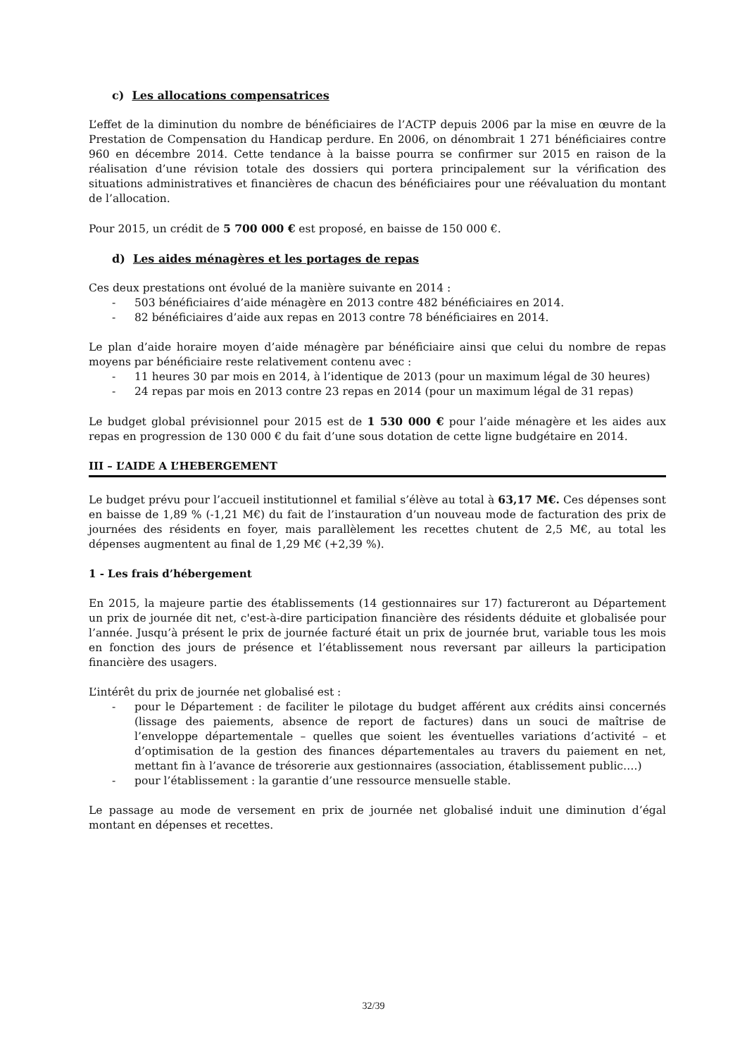c) Les allocations compensatrices
L’effet de la diminution du nombre de bénéficiaires de l’ACTP depuis 2006 par la mise en œuvre de la Prestation de Compensation du Handicap perdure. En 2006, on dénombrait 1 271 bénéficiaires contre 960 en décembre 2014. Cette tendance à la baisse pourra se confirmer sur 2015 en raison de la réalisation d’une révision totale des dossiers qui portera principalement sur la vérification des situations administratives et financières de chacun des bénéficiaires pour une réévaluation du montant de l’allocation.
Pour 2015, un crédit de 5 700 000 € est proposé, en baisse de 150 000 €.
d) Les aides ménagères et les portages de repas
Ces deux prestations ont évolué de la manière suivante en 2014 :
- 503 bénéficiaires d’aide ménagère en 2013 contre 482 bénéficiaires en 2014.
- 82 bénéficiaires d’aide aux repas en 2013 contre 78 bénéficiaires en 2014.
Le plan d’aide horaire moyen d’aide ménagère par bénéficiaire ainsi que celui du nombre de repas moyens par bénéficiaire reste relativement contenu avec :
- 11 heures 30 par mois en 2014, à l’identique de 2013 (pour un maximum légal de 30 heures)
- 24 repas par mois en 2013 contre 23 repas en 2014 (pour un maximum légal de 31 repas)
Le budget global prévisionnel pour 2015 est de 1 530 000 € pour l’aide ménagère et les aides aux repas en progression de 130 000 € du fait d’une sous dotation de cette ligne budgétaire en 2014.
III – L’AIDE A L’HEBERGEMENT
Le budget prévu pour l’accueil institutionnel et familial s’élève au total à 63,17 M€. Ces dépenses sont en baisse de 1,89 % (-1,21 M€) du fait de l’instauration d’un nouveau mode de facturation des prix de journées des résidents en foyer, mais parallèlement les recettes chutent de 2,5 M€, au total les dépenses augmentent au final de 1,29 M€ (+2,39 %).
1 - Les frais d’hébergement
En 2015, la majeure partie des établissements (14 gestionnaires sur 17) factureront au Département un prix de journée dit net, c'est-à-dire participation financière des résidents déduite et globalisée pour l’année. Jusqu’à présent le prix de journée facturé était un prix de journée brut, variable tous les mois en fonction des jours de présence et l’établissement nous reversant par ailleurs la participation financière des usagers.
L’intérêt du prix de journée net globalisé est :
- pour le Département : de faciliter le pilotage du budget afférent aux crédits ainsi concernés (lissage des paiements, absence de report de factures) dans un souci de maîtrise de l’enveloppe départementale – quelles que soient les éventuelles variations d’activité – et d’optimisation de la gestion des finances départementales au travers du paiement en net, mettant fin à l’avance de trésorerie aux gestionnaires (association, établissement public….)
- pour l’établissement : la garantie d’une ressource mensuelle stable.
Le passage au mode de versement en prix de journée net globalisé induit une diminution d’égal montant en dépenses et recettes.
32/39